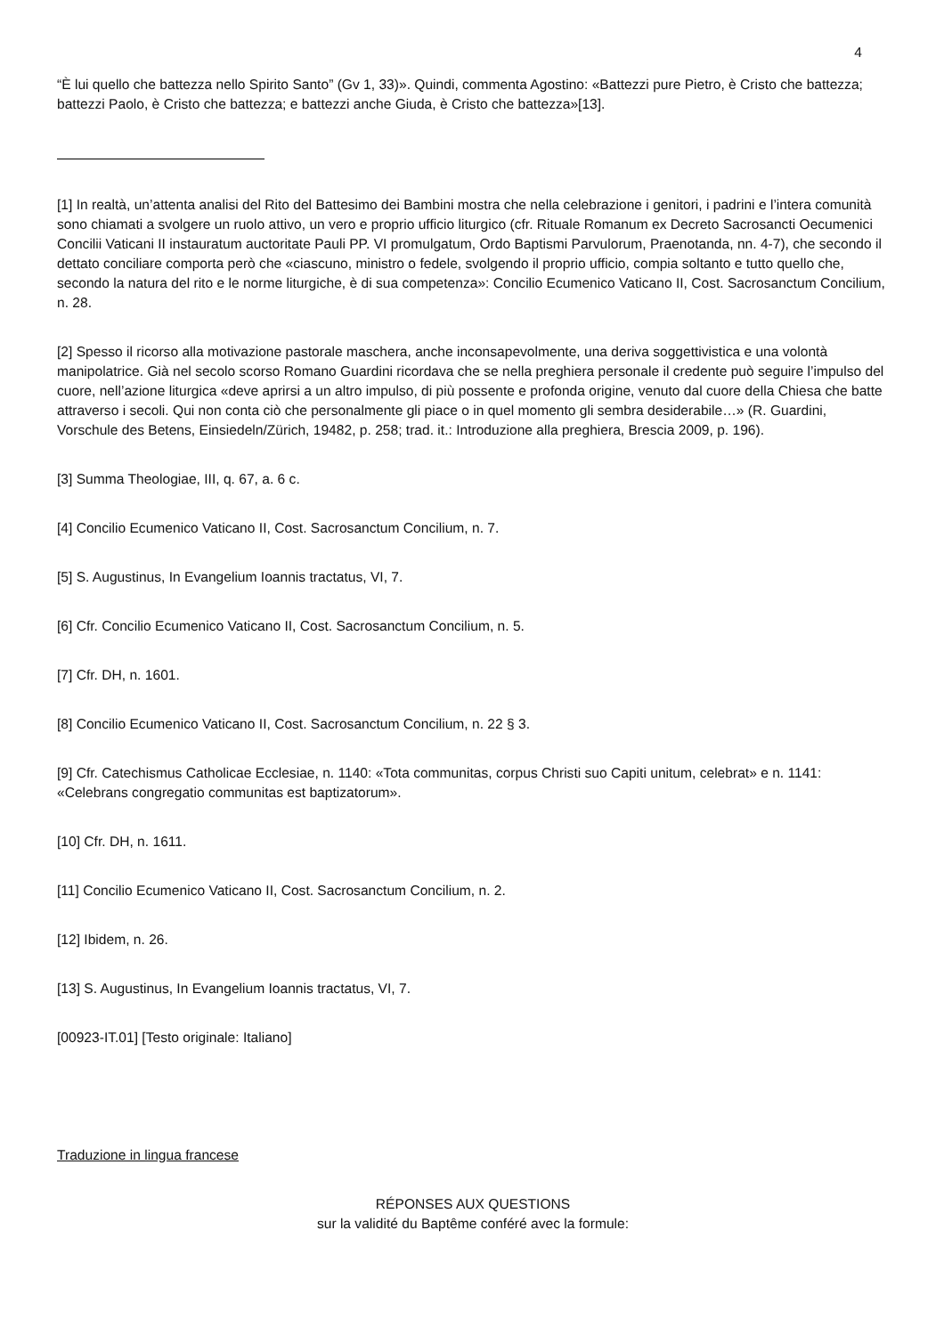4
“È lui quello che battezza nello Spirito Santo” (Gv 1, 33)». Quindi, commenta Agostino: «Battezzi pure Pietro, è Cristo che battezza; battezzi Paolo, è Cristo che battezza; e battezzi anche Giuda, è Cristo che battezza»[13].
[1] In realtà, un’attenta analisi del Rito del Battesimo dei Bambini mostra che nella celebrazione i genitori, i padrini e l’intera comunità sono chiamati a svolgere un ruolo attivo, un vero e proprio ufficio liturgico (cfr. Rituale Romanum ex Decreto Sacrosancti Oecumenici Concilii Vaticani II instauratum auctoritate Pauli PP. VI promulgatum, Ordo Baptismi Parvulorum, Praenotanda, nn. 4-7), che secondo il dettato conciliare comporta però che «ciascuno, ministro o fedele, svolgendo il proprio ufficio, compia soltanto e tutto quello che, secondo la natura del rito e le norme liturgiche, è di sua competenza»: Concilio Ecumenico Vaticano II, Cost. Sacrosanctum Concilium, n. 28.
[2] Spesso il ricorso alla motivazione pastorale maschera, anche inconsapevolmente, una deriva soggettivistica e una volontà manipolatrice. Già nel secolo scorso Romano Guardini ricordava che se nella preghiera personale il credente può seguire l’impulso del cuore, nell’azione liturgica «deve aprirsi a un altro impulso, di più possente e profonda origine, venuto dal cuore della Chiesa che batte attraverso i secoli. Qui non conta ciò che personalmente gli piace o in quel momento gli sembra desiderabile…» (R. Guardini, Vorschule des Betens, Einsiedeln/Zürich, 19482, p. 258; trad. it.: Introduzione alla preghiera, Brescia 2009, p. 196).
[3] Summa Theologiae, III, q. 67, a. 6 c.
[4] Concilio Ecumenico Vaticano II, Cost. Sacrosanctum Concilium, n. 7.
[5] S. Augustinus, In Evangelium Ioannis tractatus, VI, 7.
[6] Cfr. Concilio Ecumenico Vaticano II, Cost. Sacrosanctum Concilium, n. 5.
[7] Cfr. DH, n. 1601.
[8] Concilio Ecumenico Vaticano II, Cost. Sacrosanctum Concilium, n. 22 § 3.
[9] Cfr. Catechismus Catholicae Ecclesiae, n. 1140: «Tota communitas, corpus Christi suo Capiti unitum, celebrat» e n. 1141: «Celebrans congregatio communitas est baptizatorum».
[10] Cfr. DH, n. 1611.
[11] Concilio Ecumenico Vaticano II, Cost. Sacrosanctum Concilium, n. 2.
[12] Ibidem, n. 26.
[13] S. Augustinus, In Evangelium Ioannis tractatus, VI, 7.
[00923-IT.01] [Testo originale: Italiano]
Traduzione in lingua francese
RÉPONSES AUX QUESTIONS
sur la validité du Baptême conféré avec la formule: